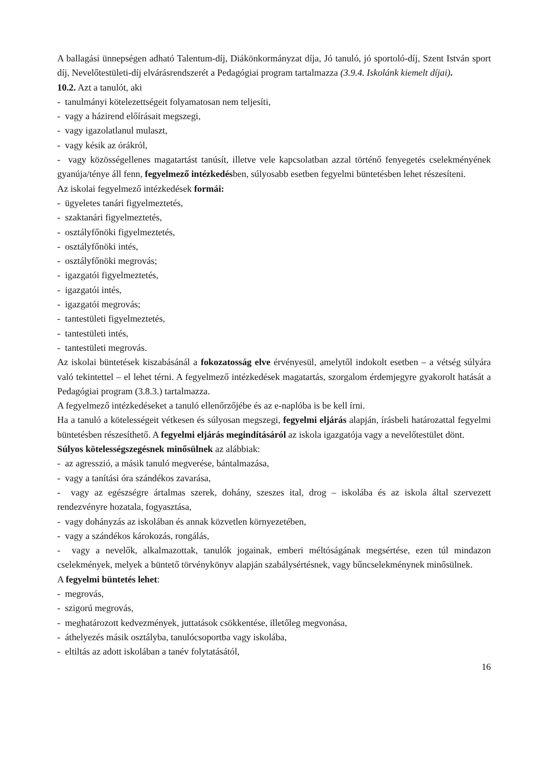A ballagási ünnepségen adható Talentum-díj, Diákönkormányzat díja, Jó tanuló, jó sportoló-díj, Szent István sport díj, Nevelőtestületi-díj elvárásrendszerét a Pedagógiai program tartalmazza (3.9.4. Iskolánk kiemelt díjai).
10.2. Azt a tanulót, aki
- tanulmányi kötelezettségeit folyamatosan nem teljesíti,
- vagy a házirend előírásait megszegi,
- vagy igazolatlanul mulaszt,
- vagy késik az órákról,
- vagy közösségellenes magatartást tanúsít, illetve vele kapcsolatban azzal történő fenyegetés cselekményének gyanúja/ténye áll fenn, fegyelmező intézkedésben, súlyosabb esetben fegyelmi büntetésben lehet részesíteni.
Az iskolai fegyelmező intézkedések formái:
- ügyeletes tanári figyelmeztetés,
- szaktanári figyelmeztetés,
- osztályfőnöki figyelmeztetés,
- osztályfőnöki intés,
- osztályfőnöki megrovás;
- igazgatói figyelmeztetés,
- igazgatói intés,
- igazgatói megrovás;
- tantestületi figyelmeztetés,
- tantestületi intés,
- tantestületi megrovás.
Az iskolai büntetések kiszabásánál a fokozatosság elve érvényesül, amelytől indokolt esetben – a vétség súlyára való tekintettel – el lehet térni. A fegyelmező intézkedések magatartás, szorgalom érdemjegyre gyakorolt hatását a Pedagógiai program (3.8.3.) tartalmazza.
A fegyelmező intézkedéseket a tanuló ellenőrzőjébe és az e-naplóba is be kell írni.
Ha a tanuló a kötelességeit vétkesen és súlyosan megszegi, fegyelmi eljárás alapján, írásbeli határozattal fegyelmi büntetésben részesíthető. A fegyelmi eljárás megindításáról az iskola igazgatója vagy a nevelőtestület dönt.
Súlyos kötelességszegésnek minősülnek az alábbiak:
- az agresszió, a másik tanuló megverése, bántalmazása,
- vagy a tanítási óra szándékos zavarása,
- vagy az egészségre ártalmas szerek, dohány, szeszes ital, drog – iskolába és az iskola által szervezett rendezvényre hozatala, fogyasztása,
- vagy dohányzás az iskolában és annak közvetlen környezetében,
- vagy a szándékos károkozás, rongálás,
- vagy a nevelők, alkalmazottak, tanulók jogainak, emberi méltóságának megsértése, ezen túl mindazon cselekmények, melyek a büntető törvénykönyv alapján szabálysértésnek, vagy bűncselekménynek minősülnek.
A fegyelmi büntetés lehet:
- megrovás,
- szigorú megrovás,
- meghatározott kedvezmények, juttatások csökkentése, illetőleg megvonása,
- áthelyezés másik osztályba, tanulócsoportba vagy iskolába,
- eltiltás az adott iskolában a tanév folytatásától,
16